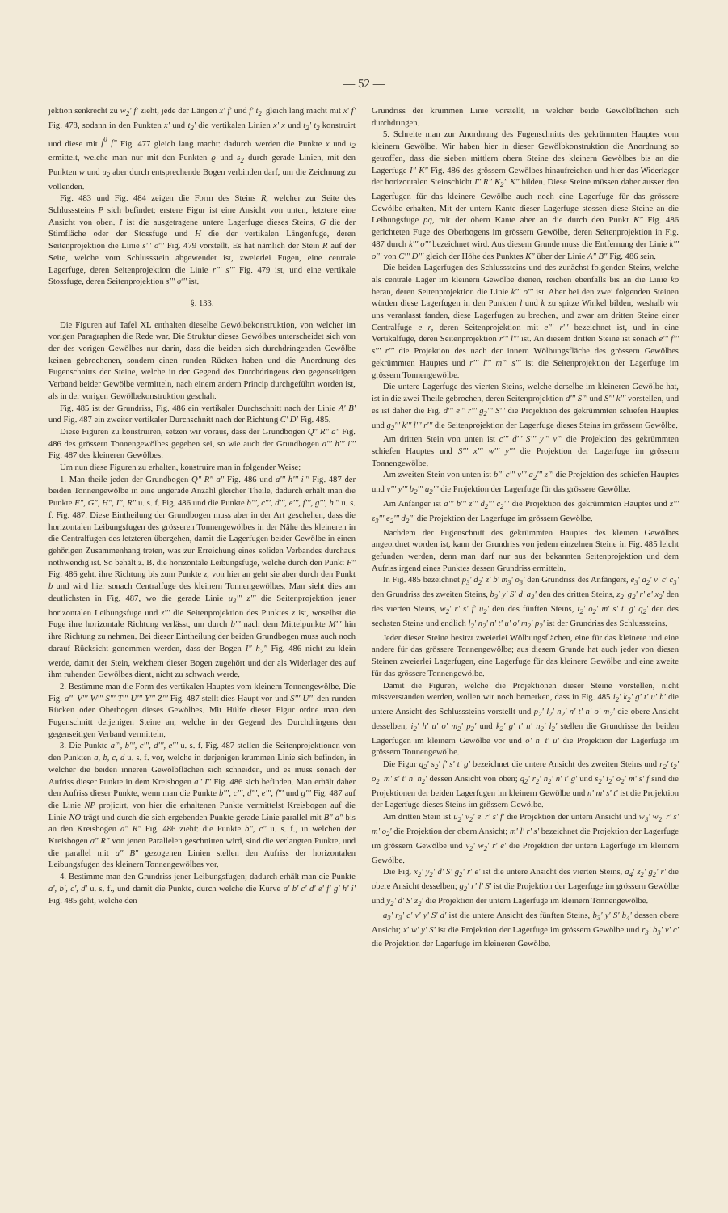— 52 —
jektion senkrecht zu w<sub>2</sub>' f' zieht, jede der Längen x' f' und f' t<sub>2</sub>' gleich lang macht mit x' f' Fig. 478, sodann in den Punkten x' und t<sub>2</sub>' die vertikalen Linien x' x und t<sub>2</sub>' t<sub>2</sub> konstruirt und diese mit f<sup>0</sup> f" Fig. 477 gleich lang macht: dadurch werden die Punkte x und t<sub>2</sub> ermittelt, welche man nur mit den Punkten ϱ und s<sub>2</sub> durch gerade Linien, mit den Punkten w und u<sub>2</sub> aber durch entsprechende Bogen verbinden darf, um die Zeichnung zu vollenden.
Fig. 483 und Fig. 484 zeigen die Form des Steins R, welcher zur Seite des Schlusssteins P sich befindet; erstere Figur ist eine Ansicht von unten, letztere eine Ansicht von oben. I ist die ausgetragene untere Lagerfuge dieses Steins, G die der Stirnfläche oder der Stossfuge und H die der vertikalen Längenfuge, deren Seitenprojektion die Linie s''' σ''' Fig. 479 vorstellt. Es hat nämlich der Stein R auf der Seite, welche vom Schlussstein abgewendet ist, zweierlei Fugen, eine centrale Lagerfuge, deren Seitenprojektion die Linie r''' s''' Fig. 479 ist, und eine vertikale Stossfuge, deren Seitenprojektion s''' σ''' ist.
§. 133.
Die Figuren auf Tafel XL enthalten dieselbe Gewölbekonstruktion, von welcher im vorigen Paragraphen die Rede war. Die Struktur dieses Gewölbes unterscheidet sich von der des vorigen Gewölbes nur darin, dass die beiden sich durchdringenden Gewölbe keinen gebrochenen, sondern einen runden Rücken haben und die Anordnung des Fugenschnitts der Steine, welche in der Gegend des Durchdringens den gegenseitigen Verband beider Gewölbe vermitteln, nach einem andern Princip durchgeführt worden ist, als in der vorigen Gewölbekonstruktion geschah.
Fig. 485 ist der Grundriss, Fig. 486 ein vertikaler Durchschnitt nach der Linie A' B' und Fig. 487 ein zweiter vertikaler Durchschnitt nach der Richtung C' D' Fig. 485.
Diese Figuren zu konstruiren, setzen wir voraus, dass der Grundbogen Q" R" a" Fig. 486 des grössern Tonnengewölbes gegeben sei, so wie auch der Grundbogen a''' h''' i''' Fig. 487 des kleineren Gewölbes.
Um nun diese Figuren zu erhalten, konstruire man in folgender Weise:
1. Man theile jeden der Grundbogen Q" R" a" Fig. 486 und a''' h''' i''' Fig. 487 der beiden Tonnengewölbe in eine ungerade Anzahl gleicher Theile, dadurch erhält man die Punkte F", G", H", I", R" u. s. f. Fig. 486 und die Punkte b''', c''', d''', e''', f''', g''', h''' u. s. f. Fig. 487. Diese Eintheilung der Grundbogen muss aber in der Art geschehen, dass die horizontalen Leibungsfugen des grösseren Tonnengewölbes in der Nähe des kleineren in die Centralfugen des letzteren übergehen, damit die Lagerfugen beider Gewölbe in einen gehörigen Zusammenhang treten, was zur Erreichung eines soliden Verbandes durchaus nothwendig ist. So behält z. B. die horizontale Leibungsfuge, welche durch den Punkt F" Fig. 486 geht, ihre Richtung bis zum Punkte z, von hier an geht sie aber durch den Punkt b und wird hier sonach Centralfuge des kleinern Tonnengewölbes. Man sieht dies am deutlichsten in Fig. 487, wo die gerade Linie u<sub>3</sub>''' z''' die Seitenprojektion jener horizontalen Leibungsfuge und z''' die Seitenprojektion des Punktes z ist, woselbst die Fuge ihre horizontale Richtung verlässt, um durch b''' nach dem Mittelpunkte M''' hin ihre Richtung zu nehmen. Bei dieser Eintheilung der beiden Grundbogen muss auch noch darauf Rücksicht genommen werden, dass der Bogen I" h<sub>2</sub>" Fig. 486 nicht zu klein werde, damit der Stein, welchem dieser Bogen zugehört und der als Widerlager des auf ihm ruhenden Gewölbes dient, nicht zu schwach werde.
2. Bestimme man die Form des vertikalen Hauptes vom kleinern Tonnengewölbe. Die Fig. a''' V''' W''' S''' T''' U''' Y''' Z''' Fig. 487 stellt dies Haupt vor und S''' U''' den runden Rücken oder Oberbogen dieses Gewölbes. Mit Hülfe dieser Figur ordne man den Fugenschnitt derjenigen Steine an, welche in der Gegend des Durchdringens den gegenseitigen Verband vermitteln.
3. Die Punkte a''', b''', c''', d''', e''' u. s. f. Fig. 487 stellen die Seitenprojektionen von den Punkten a, b, c, d u. s. f. vor, welche in derjenigen krummen Linie sich befinden, in welcher die beiden inneren Gewölbflächen sich schneiden, und es muss sonach der Aufriss dieser Punkte in dem Kreisbogen a" I" Fig. 486 sich befinden. Man erhält daher den Aufriss dieser Punkte, wenn man die Punkte b''', c''', d''', e''', f''' und g''' Fig. 487 auf die Linie NP projicirt, von hier die erhaltenen Punkte vermittelst Kreisbogen auf die Linie NO trägt und durch die sich ergebenden Punkte gerade Linie parallel mit B" a" bis an den Kreisbogen a" R" Fig. 486 zieht: die Punkte b", c" u. s. f., in welchen der Kreisbogen a" R" von jenen Parallelen geschnitten wird, sind die verlangten Punkte, und die parallel mit a" B" gezogenen Linien stellen den Aufriss der horizontalen Leibungsfugen des kleinern Tonnengewölbes vor.
4. Bestimme man den Grundriss jener Leibungsfugen; dadurch erhält man die Punkte a', b', c', d' u. s. f., und damit die Punkte, durch welche die Kurve a' b' c' d' e' f' g' h' i' Fig. 485 geht, welche den
Grundriss der krummen Linie vorstellt, in welcher beide Gewölbflächen sich durchdringen.
5. Schreite man zur Anordnung des Fugenschnitts des gekrümmten Hauptes vom kleinern Gewölbe. Wir haben hier in dieser Gewölbkonstruktion die Anordnung so getroffen, dass die sieben mittlern obern Steine des kleinern Gewölbes bis an die Lagerfuge I" K" Fig. 486 des grössern Gewölbes hinaufreichen und hier das Widerlager der horizontalen Steinschicht I" R" K<sub>2</sub>" K" bilden. Diese Steine müssen daher ausser den Lagerfugen für das kleinere Gewölbe auch noch eine Lagerfuge für das grössere Gewölbe erhalten. Mit der untern Kante dieser Lagerfuge stossen diese Steine an die Leibungsfuge pq, mit der obern Kante aber an die durch den Punkt K" Fig. 486 gerichteten Fuge des Oberbogens im grössern Gewölbe, deren Seitenprojektion in Fig. 487 durch k''' o''' bezeichnet wird. Aus diesem Grunde muss die Entfernung der Linie k''' o''' von C''' D''' gleich der Höhe des Punktes K" über der Linie A" B" Fig. 486 sein.
Die beiden Lagerfugen des Schlusssteins und des zunächst folgenden Steins, welche als centrale Lager im kleinern Gewölbe dienen, reichen ebenfalls bis an die Linie ko heran, deren Seitenprojektion die Linie k''' o''' ist. Aber bei den zwei folgenden Steinen würden diese Lagerfugen in den Punkten l und k zu spitze Winkel bilden, weshalb wir uns veranlasst fanden, diese Lagerfugen zu brechen, und zwar am dritten Steine einer Centralfuge e r, deren Seitenprojektion mit e''' r''' bezeichnet ist, und in eine Vertikalfuge, deren Seitenprojektion r''' l''' ist. An diesem dritten Steine ist sonach e''' f''' s''' r''' die Projektion des nach der innern Wölbungsfläche des grössern Gewölbes gekrümmten Hauptes und r''' l''' m''' s''' ist die Seitenprojektion der Lagerfuge im grössern Tonnengewölbe.
Die untere Lagerfuge des vierten Steins, welche derselbe im kleineren Gewölbe hat, ist in die zwei Theile gebrochen, deren Seitenprojektion d''' S''' und S''' k''' vorstellen, und es ist daher die Fig. d''' e''' r''' g<sub>2</sub>''' S''' die Projektion des gekrümmten schiefen Hauptes und g<sub>2</sub>''' k''' l''' r''' die Seitenprojektion der Lagerfuge dieses Steins im grössern Gewölbe.
Am dritten Stein von unten ist c''' d''' S''' y''' v''' die Projektion des gekrümmten schiefen Hauptes und S''' x''' w''' y''' die Projektion der Lagerfuge im grössern Tonnengewölbe.
Am zweiten Stein von unten ist b''' c''' v''' a<sub>2</sub>''' z''' die Projektion des schiefen Hauptes und v''' y''' b<sub>2</sub>''' a<sub>2</sub>''' die Projektion der Lagerfuge für das grössere Gewölbe.
Am Anfänger ist a''' b''' z''' d<sub>2</sub>''' c<sub>2</sub>''' die Projektion des gekrümmten Hauptes und z''' z<sub>3</sub>''' e<sub>2</sub>''' d<sub>2</sub>''' die Projektion der Lagerfuge im grössern Gewölbe.
Nachdem der Fugenschnitt des gekrümmten Hauptes des kleinen Gewölbes angeordnet worden ist, kann der Grundriss von jedem einzelnen Steine in Fig. 485 leicht gefunden werden, denn man darf nur aus der bekannten Seitenprojektion und dem Aufriss irgend eines Punktes dessen Grundriss ermitteln.
In Fig. 485 bezeichnet p<sub>3</sub>' d<sub>2</sub>' z' b' m<sub>3</sub>' o<sub>3</sub>' den Grundriss des Anfängers, e<sub>3</sub>' a<sub>2</sub>' v' c' c<sub>3</sub>' den Grundriss des zweiten Steins, b<sub>3</sub>' y' S' d' a<sub>3</sub>' den des dritten Steins, z<sub>2</sub>' g<sub>2</sub>' r' e' x<sub>2</sub>' den des vierten Steins, w<sub>2</sub>' r' s' f' u<sub>2</sub>' den des fünften Steins, t<sub>2</sub>' o<sub>2</sub>' m' s' t' g' q<sub>2</sub>' den des sechsten Steins und endlich l<sub>2</sub>' n<sub>2</sub>' n' t' u' o' m<sub>2</sub>' p<sub>2</sub>' ist der Grundriss des Schlusssteins.
Jeder dieser Steine besitzt zweierlei Wölbungsflächen, eine für das kleinere und eine andere für das grössere Tonnengewölbe; aus diesem Grunde hat auch jeder von diesen Steinen zweierlei Lagerfugen, eine Lagerfuge für das kleinere Gewölbe und eine zweite für das grössere Tonnengewölbe.
Damit die Figuren, welche die Projektionen dieser Steine vorstellen, nicht missverstanden werden, wollen wir noch bemerken, dass in Fig. 485 i<sub>2</sub>' k<sub>2</sub>' g' t' u' h' die untere Ansicht des Schlusssteins vorstellt und p<sub>2</sub>' l<sub>2</sub>' n<sub>2</sub>' n' t' n' o' m<sub>2</sub>' die obere Ansicht desselben; i<sub>2</sub>' h' u' o' m<sub>2</sub>' p<sub>2</sub>' und k<sub>2</sub>' g' t' n' n<sub>2</sub>' l<sub>2</sub>' stellen die Grundrisse der beiden Lagerfugen im kleinern Gewölbe vor und o' n' t' u' die Projektion der Lagerfuge im grössern Tonnengewölbe.
Die Figur q<sub>2</sub>' s<sub>2</sub>' f' s' t' g' bezeichnet die untere Ansicht des zweiten Steins und r<sub>2</sub>' t<sub>2</sub>' o<sub>2</sub>' m' s' t' n' n<sub>2</sub>' dessen Ansicht von oben; q<sub>2</sub>' r<sub>2</sub>' n<sub>2</sub>' n' t' g' und s<sub>2</sub>' t<sub>2</sub>' o<sub>2</sub>' m' s' f sind die Projektionen der beiden Lagerfugen im kleinern Gewölbe und n' m' s' t' ist die Projektion der Lagerfuge dieses Steins im grössern Gewölbe.
Am dritten Stein ist u<sub>2</sub>' v<sub>2</sub>' e' r' s' f' die Projektion der untern Ansicht und w<sub>3</sub>' w<sub>2</sub>' r' s' m' o<sub>2</sub>' die Projektion der obern Ansicht; m' l' r' s' bezeichnet die Projektion der Lagerfuge im grössern Gewölbe und v<sub>2</sub>' w<sub>2</sub>' r' e' die Projektion der untern Lagerfuge im kleinern Gewölbe.
Die Fig. x<sub>2</sub>' y<sub>2</sub>' d' S' g<sub>2</sub>' r' e' ist die untere Ansicht des vierten Steins, a<sub>4</sub>' z<sub>2</sub>' g<sub>2</sub>' r' die obere Ansicht desselben; g<sub>2</sub>' r' l' S' ist die Projektion der Lagerfuge im grössern Gewölbe und y<sub>2</sub>' d' S' z<sub>2</sub>' die Projektion der untern Lagerfuge im kleinern Tonnengewölbe.
a<sub>3</sub>' r<sub>3</sub>' c' v' y' S' d' ist die untere Ansicht des fünften Steins, b<sub>3</sub>' y' S' b<sub>4</sub>' dessen obere Ansicht; x' w' y' S' ist die Projektion der Lagerfuge im grössern Gewölbe und r<sub>3</sub>' b<sub>3</sub>' v' c' die Projektion der Lagerfuge im kleineren Gewölbe.